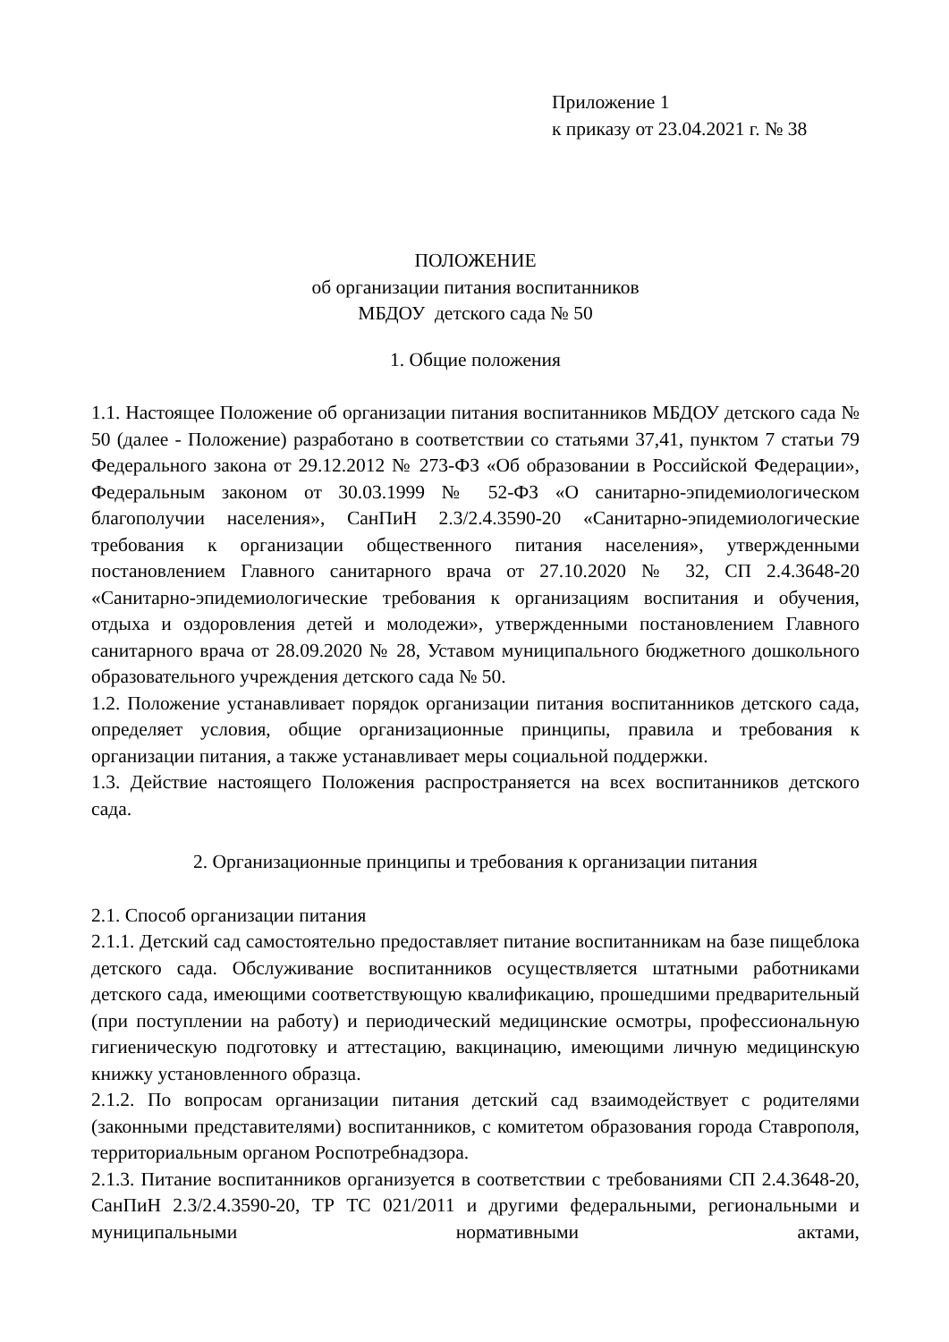Приложение 1
к приказу от 23.04.2021 г. № 38
ПОЛОЖЕНИЕ
об организации питания воспитанников
МБДОУ детского сада № 50
1. Общие положения
1.1. Настоящее Положение об организации питания воспитанников МБДОУ детского сада № 50 (далее - Положение) разработано в соответствии со статьями 37,41, пунктом 7 статьи 79 Федерального закона от 29.12.2012 № 273-ФЗ «Об образовании в Российской Федерации», Федеральным законом от 30.03.1999 № 52-ФЗ «О санитарно-эпидемиологическом благополучии населения», СанПиН 2.3/2.4.3590-20 «Санитарно-эпидемиологические требования к организации общественного питания населения», утвержденными постановлением Главного санитарного врача от 27.10.2020 № 32, СП 2.4.3648-20 «Санитарно-эпидемиологические требования к организациям воспитания и обучения, отдыха и оздоровления детей и молодежи», утвержденными постановлением Главного санитарного врача от 28.09.2020 № 28, Уставом муниципального бюджетного дошкольного образовательного учреждения детского сада № 50.
1.2. Положение устанавливает порядок организации питания воспитанников детского сада, определяет условия, общие организационные принципы, правила и требования к организации питания, а также устанавливает меры социальной поддержки.
1.3. Действие настоящего Положения распространяется на всех воспитанников детского сада.
2. Организационные принципы и требования к организации питания
2.1. Способ организации питания
2.1.1. Детский сад самостоятельно предоставляет питание воспитанникам на базе пищеблока детского сада. Обслуживание воспитанников осуществляется штатными работниками детского сада, имеющими соответствующую квалификацию, прошедшими предварительный (при поступлении на работу) и периодический медицинские осмотры, профессиональную гигиеническую подготовку и аттестацию, вакцинацию, имеющими личную медицинскую книжку установленного образца.
2.1.2. По вопросам организации питания детский сад взаимодействует с родителями (законными представителями) воспитанников, с комитетом образования города Ставрополя, территориальным органом Роспотребнадзора.
2.1.3. Питание воспитанников организуется в соответствии с требованиями СП 2.4.3648-20, СанПиН 2.3/2.4.3590-20, ТР ТС 021/2011 и другими федеральными, региональными и муниципальными нормативными актами,